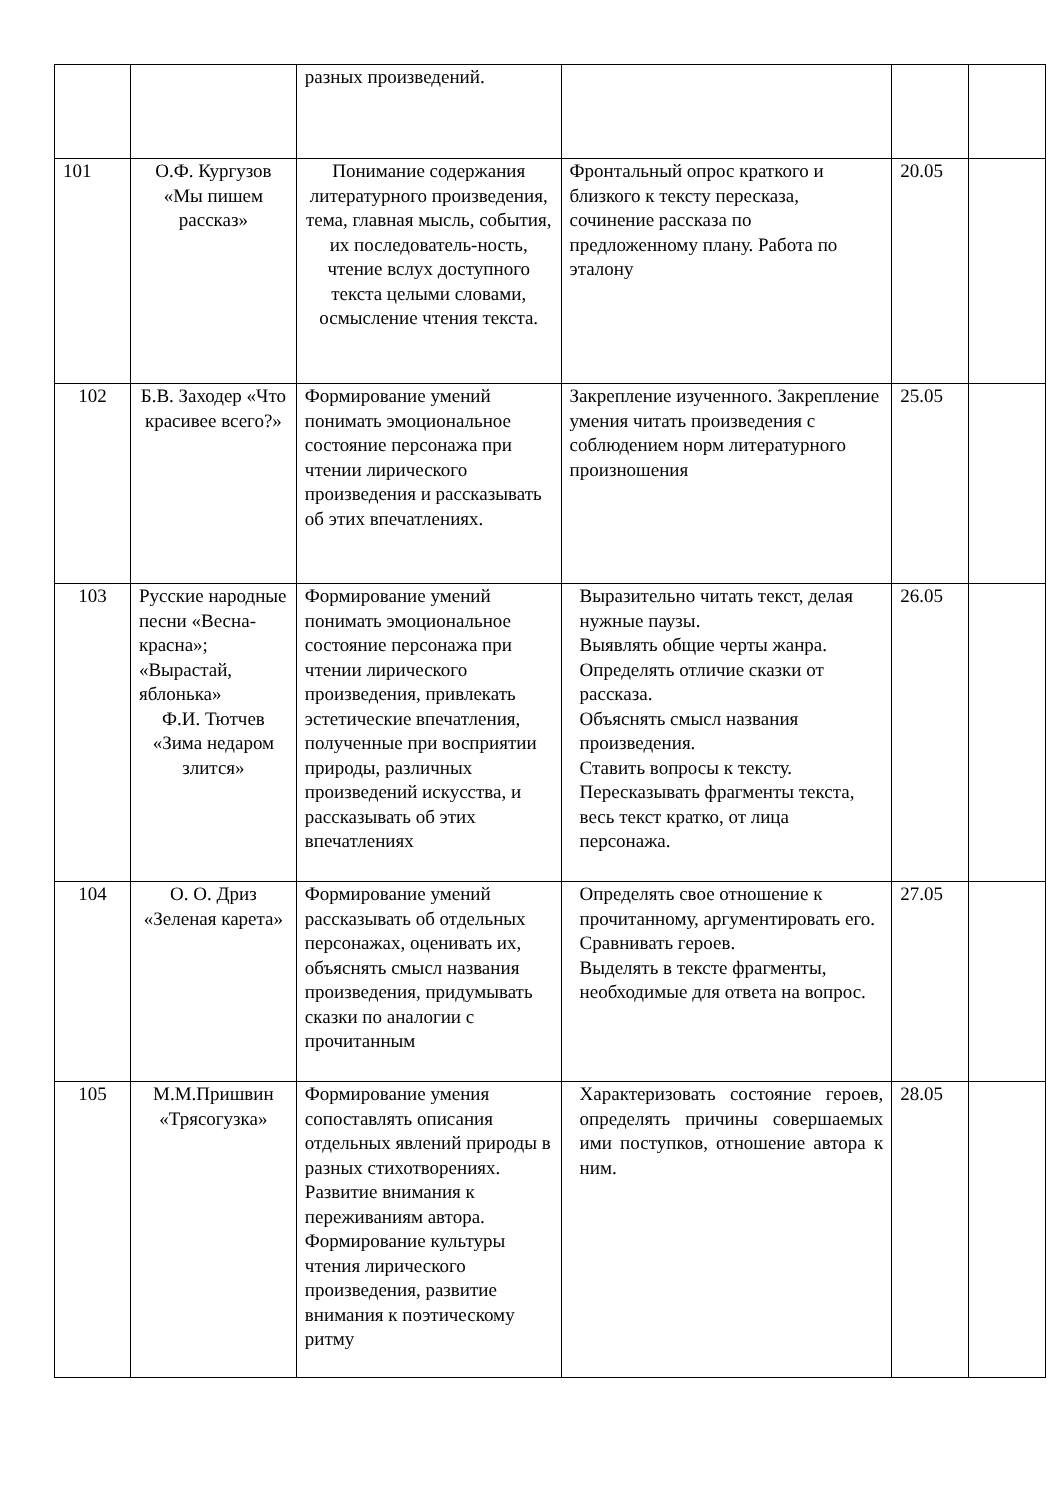| | | разных произведений. | | | |
| 101 | О.Ф. Кургузов «Мы пишем рассказ» | Понимание содержания литературного произведения, тема, главная мысль, события, их последователь-ность, чтение вслух доступного текста целыми словами, осмысление чтения текста. | Фронтальный опрос краткого и близкого к тексту пересказа, сочинение рассказа по предложенному плану. Работа по эталону | 20.05 | |
| 102 | Б.В. Заходер «Что красивее всего?» | Формирование умений понимать эмоциональное состояние персонажа при чтении лирического произведения и рассказывать об этих впечатлениях. | Закрепление изученного. Закрепление умения читать произведения с соблюдением норм литературного произношения | 25.05 | |
| 103 | Русские народные песни «Весна-красна»; «Вырастай, яблонька» Ф.И. Тютчев «Зима недаром злится» | Формирование умений понимать эмоциональное состояние персонажа при чтении лирического произведения, привлекать эстетические впечатления, полученные при восприятии природы, различных произведений искусства, и рассказывать об этих впечатлениях | Выразительно читать текст, делая нужные паузы. Выявлять общие черты жанра. Определять отличие сказки от рассказа. Объяснять смысл названия произведения. Ставить вопросы к тексту. Пересказывать фрагменты текста, весь текст кратко, от лица персонажа. | 26.05 | |
| 104 | О. О. Дриз «Зеленая карета» | Формирование умений рассказывать об отдельных персонажах, оценивать их, объяснять смысл названия произведения, придумывать сказки по аналогии с прочитанным | Определять свое отношение к прочитанному, аргументировать его. Сравнивать героев. Выделять в тексте фрагменты, необходимые для ответа на вопрос. | 27.05 | |
| 105 | М.М.Пришвин «Трясогузка» | Формирование умения сопоставлять описания отдельных явлений природы в разных стихотворениях. Развитие внимания к переживаниям автора. Формирование культуры чтения лирического произведения, развитие внимания к поэтическому ритму | Характеризовать состояние героев, определять причины совершаемых ими поступков, отношение автора к ним. | 28.05 | |